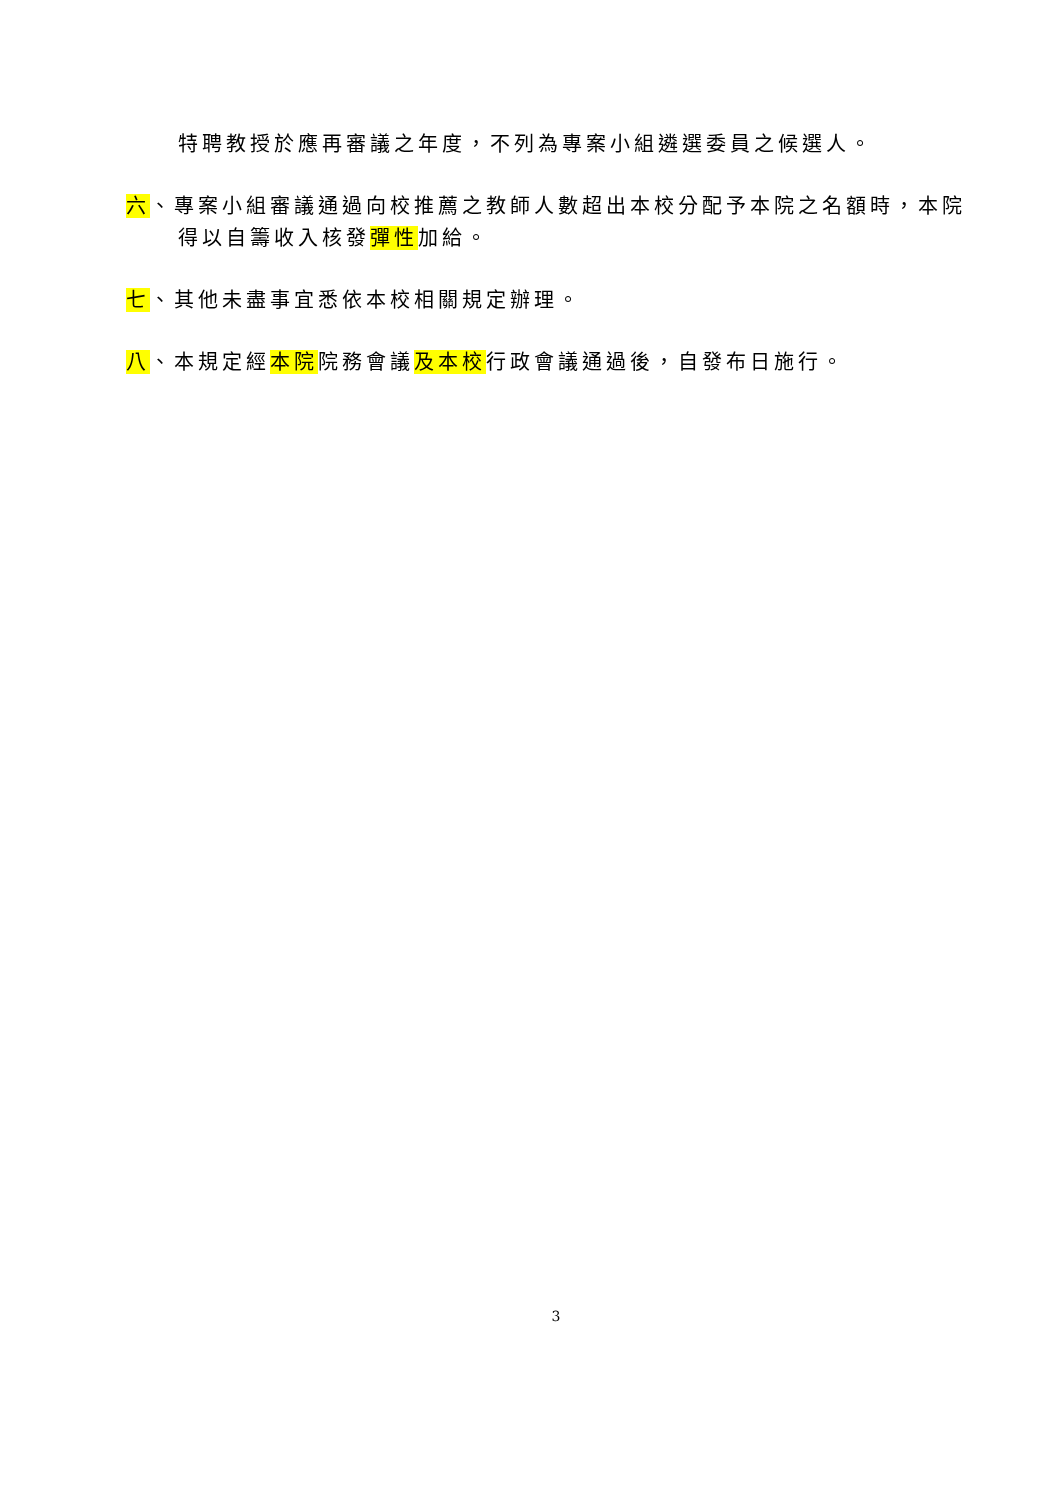特聘教授於應再審議之年度，不列為專案小組遴選委員之候選人。
六、專案小組審議通過向校推薦之教師人數超出本校分配予本院之名額時，本院得以自籌收入核發彈性加給。
七、其他未盡事宜悉依本校相關規定辦理。
八、本規定經本院院務會議及本校行政會議通過後，自發布日施行。
3